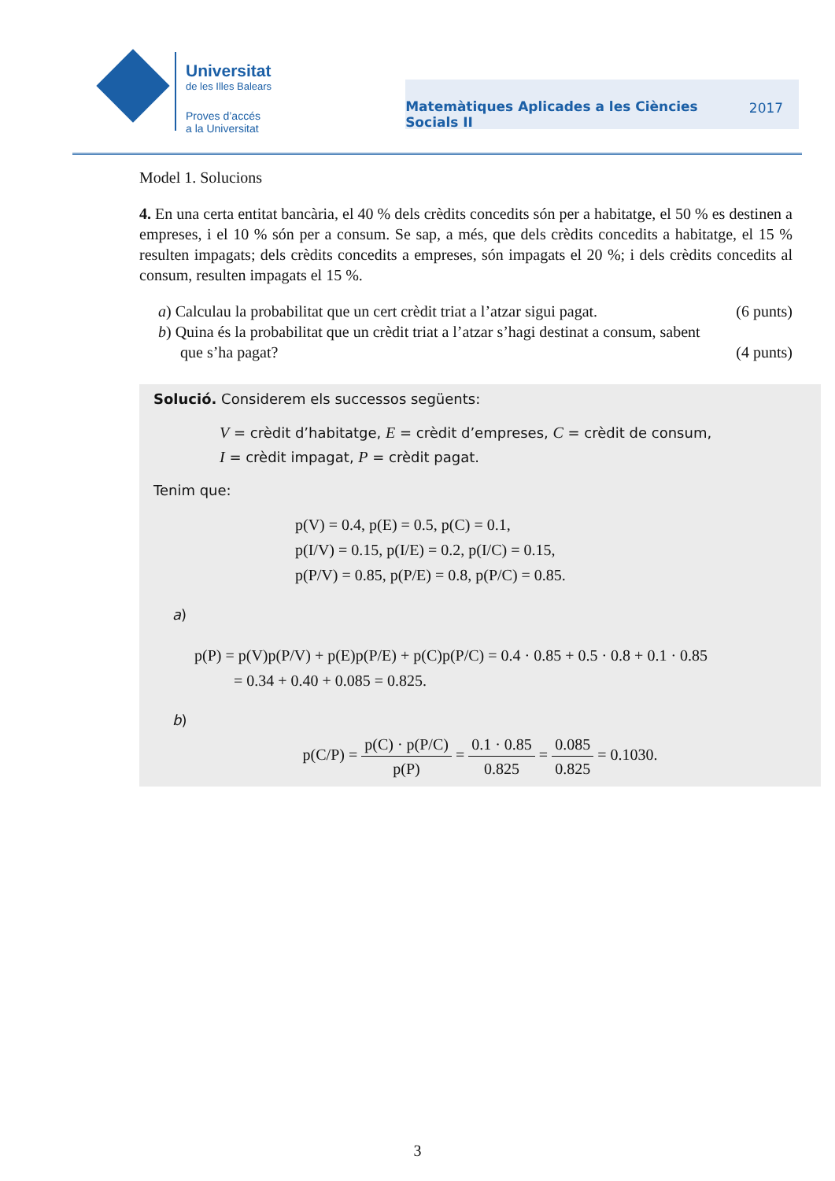Universitat
de les Illes Balears
Proves d’accés
a la Universitat
Matemàtiques Aplicades a les Ciències
Socials II 2017
Model 1. Solucions
4. En una certa entitat bancària, el 40 % dels crèdits concedits són per a habitatge, el 50 % es destinen a empreses, i el 10 % són per a consum. Se sap, a més, que dels crèdits concedits a habitatge, el 15 % resulten impagats; dels crèdits concedits a empreses, són impagats el 20 %; i dels crèdits concedits al consum, resulten impagats el 15 %.
a) Calculau la probabilitat que un cert crèdit triat a l’atzar sigui pagat. (6 punts)
b) Quina és la probabilitat que un crèdit triat a l’atzar s’hagi destinat a consum, sabent
que s’ha pagat? (4 punts)
Solució. Considerem els successos següents:
V = crèdit d’habitatge, E = crèdit d’empreses, C = crèdit de consum,
I = crèdit impagat, P = crèdit pagat.
Tenim que:
p(V) = 0.4, p(E) = 0.5, p(C) = 0.1,
p(I/V) = 0.15, p(I/E) = 0.2, p(I/C) = 0.15,
p(P/V) = 0.85, p(P/E) = 0.8, p(P/C) = 0.85.
a)
p(P) = p(V)p(P/V) + p(E)p(P/E) + p(C)p(P/C) = 0.4 · 0.85 + 0.5 · 0.8 + 0.1 · 0.85
= 0.34 + 0.40 + 0.085 = 0.825.
b)
p(C/P) = p(C) · p(P/C) p(P) = 0.1 · 0.85 0.825 = 0.085 0.825 = 0.1030.
3